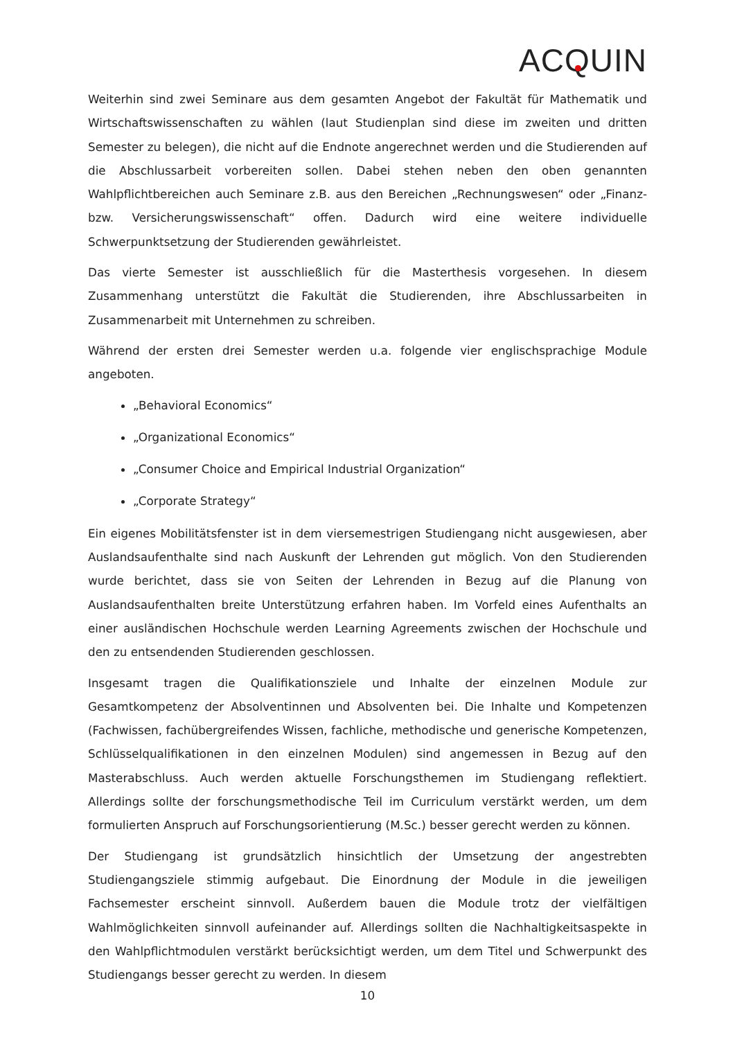ACQ UIN
Weiterhin sind zwei Seminare aus dem gesamten Angebot der Fakultät für Mathematik und Wirtschaftswissenschaften zu wählen (laut Studienplan sind diese im zweiten und dritten Semester zu belegen), die nicht auf die Endnote angerechnet werden und die Studierenden auf die Abschlussarbeit vorbereiten sollen. Dabei stehen neben den oben genannten Wahlpflichtbereichen auch Seminare z.B. aus den Bereichen „Rechnungswesen“ oder „Finanz- bzw. Versicherungswissenschaft“ offen. Dadurch wird eine weitere individuelle Schwerpunktsetzung der Studierenden gewährleistet.
Das vierte Semester ist ausschließlich für die Masterthesis vorgesehen. In diesem Zusammenhang unterstützt die Fakultät die Studierenden, ihre Abschlussarbeiten in Zusammenarbeit mit Unternehmen zu schreiben.
Während der ersten drei Semester werden u.a. folgende vier englischsprachige Module angeboten.
„Behavioral Economics“
„Organizational Economics“
„Consumer Choice and Empirical Industrial Organization“
„Corporate Strategy“
Ein eigenes Mobilitätsfenster ist in dem viersemestrigen Studiengang nicht ausgewiesen, aber Auslandsaufenthalte sind nach Auskunft der Lehrenden gut möglich. Von den Studierenden wurde berichtet, dass sie von Seiten der Lehrenden in Bezug auf die Planung von Auslandsaufenthalten breite Unterstützung erfahren haben. Im Vorfeld eines Aufenthalts an einer ausländischen Hochschule werden Learning Agreements zwischen der Hochschule und den zu entsendenden Studierenden geschlossen.
Insgesamt tragen die Qualifikationsziele und Inhalte der einzelnen Module zur Gesamtkompetenz der Absolventinnen und Absolventen bei. Die Inhalte und Kompetenzen (Fachwissen, fachübergreifendes Wissen, fachliche, methodische und generische Kompetenzen, Schlüsselqualifikationen in den einzelnen Modulen) sind angemessen in Bezug auf den Masterabschluss. Auch werden aktuelle Forschungsthemen im Studiengang reflektiert. Allerdings sollte der forschungsmethodische Teil im Curriculum verstärkt werden, um dem formulierten Anspruch auf Forschungsorientierung (M.Sc.) besser gerecht werden zu können.
Der Studiengang ist grundsätzlich hinsichtlich der Umsetzung der angestrebten Studiengangsziele stimmig aufgebaut. Die Einordnung der Module in die jeweiligen Fachsemester erscheint sinnvoll. Außerdem bauen die Module trotz der vielfältigen Wahlmöglichkeiten sinnvoll aufeinander auf. Allerdings sollten die Nachhaltigkeitsaspekte in den Wahlpflichtmodulen verstärkt berücksichtigt werden, um dem Titel und Schwerpunkt des Studiengangs besser gerecht zu werden. In diesem
10